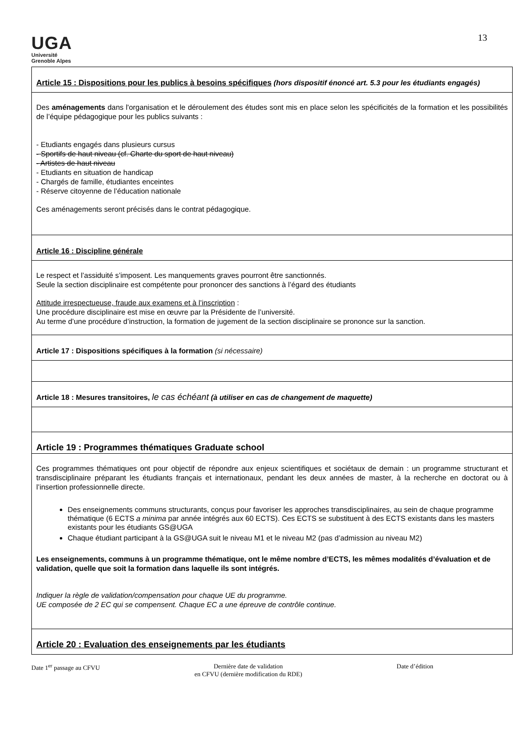UGA
Université
Grenoble Alpes
13
| Article 15 : Dispositions pour les publics à besoins spécifiques (hors dispositif énoncé art. 5.3 pour les étudiants engagés) |
| Des aménagements dans l'organisation et le déroulement des études sont mis en place selon les spécificités de la formation et les possibilités de l’équipe pédagogique pour les publics suivants : - Etudiants engagés dans plusieurs cursus - Sportifs de haut niveau (cf. Charte du sport de haut niveau) - Artistes de haut niveau - Etudiants en situation de handicap - Chargés de famille, étudiantes enceintes - Réserve citoyenne de l’éducation nationale Ces aménagements seront précisés dans le contrat pédagogique. |
| Article 16 : Discipline générale |
| Le respect et l’assiduité s’imposent. Les manquements graves pourront être sanctionnés. Seule la section disciplinaire est compétente pour prononcer des sanctions à l’égard des étudiants Attitude irrespectueuse, fraude aux examens et à l’inscription : Une procédure disciplinaire est mise en œuvre par la Présidente de l’université. Au terme d’une procédure d’instruction, la formation de jugement de la section disciplinaire se prononce sur la sanction. |
| Article 17 : Dispositions spécifiques à la formation (si nécessaire) |
| Article 18 : Mesures transitoires, le cas échéant (à utiliser en cas de changement de maquette) |
| Article 19 : Programmes thématiques Graduate school |
| Ces programmes thématiques ont pour objectif de répondre aux enjeux scientifiques et sociétaux de demain : un programme structurant et transdisciplinaire préparant les étudiants français et internationaux, pendant les deux années de master, à la recherche en doctorat ou à l’insertion professionnelle directe. Des enseignements communs structurants, conçus pour favoriser les approches transdisciplinaires, au sein de chaque programme thématique (6 ECTS a minima par année intégrés aux 60 ECTS). Ces ECTS se substituent à des ECTS existants dans les masters existants pour les étudiants GS@UGA Chaque étudiant participant à la GS@UGA suit le niveau M1 et le niveau M2 (pas d’admission au niveau M2) Les enseignements, communs à un programme thématique, ont le même nombre d’ECTS, les mêmes modalités d’évaluation et de validation, quelle que soit la formation dans laquelle ils sont intégrés. Indiquer la règle de validation/compensation pour chaque UE du programme. UE composée de 2 EC qui se compensent. Chaque EC a une épreuve de contrôle continue. |
| Article 20 : Evaluation des enseignements par les étudiants |
Date 1<sup>er</sup> passage au CFVU Dernière date de validation
en CFVU (dernière modification du RDE) Date d’édition